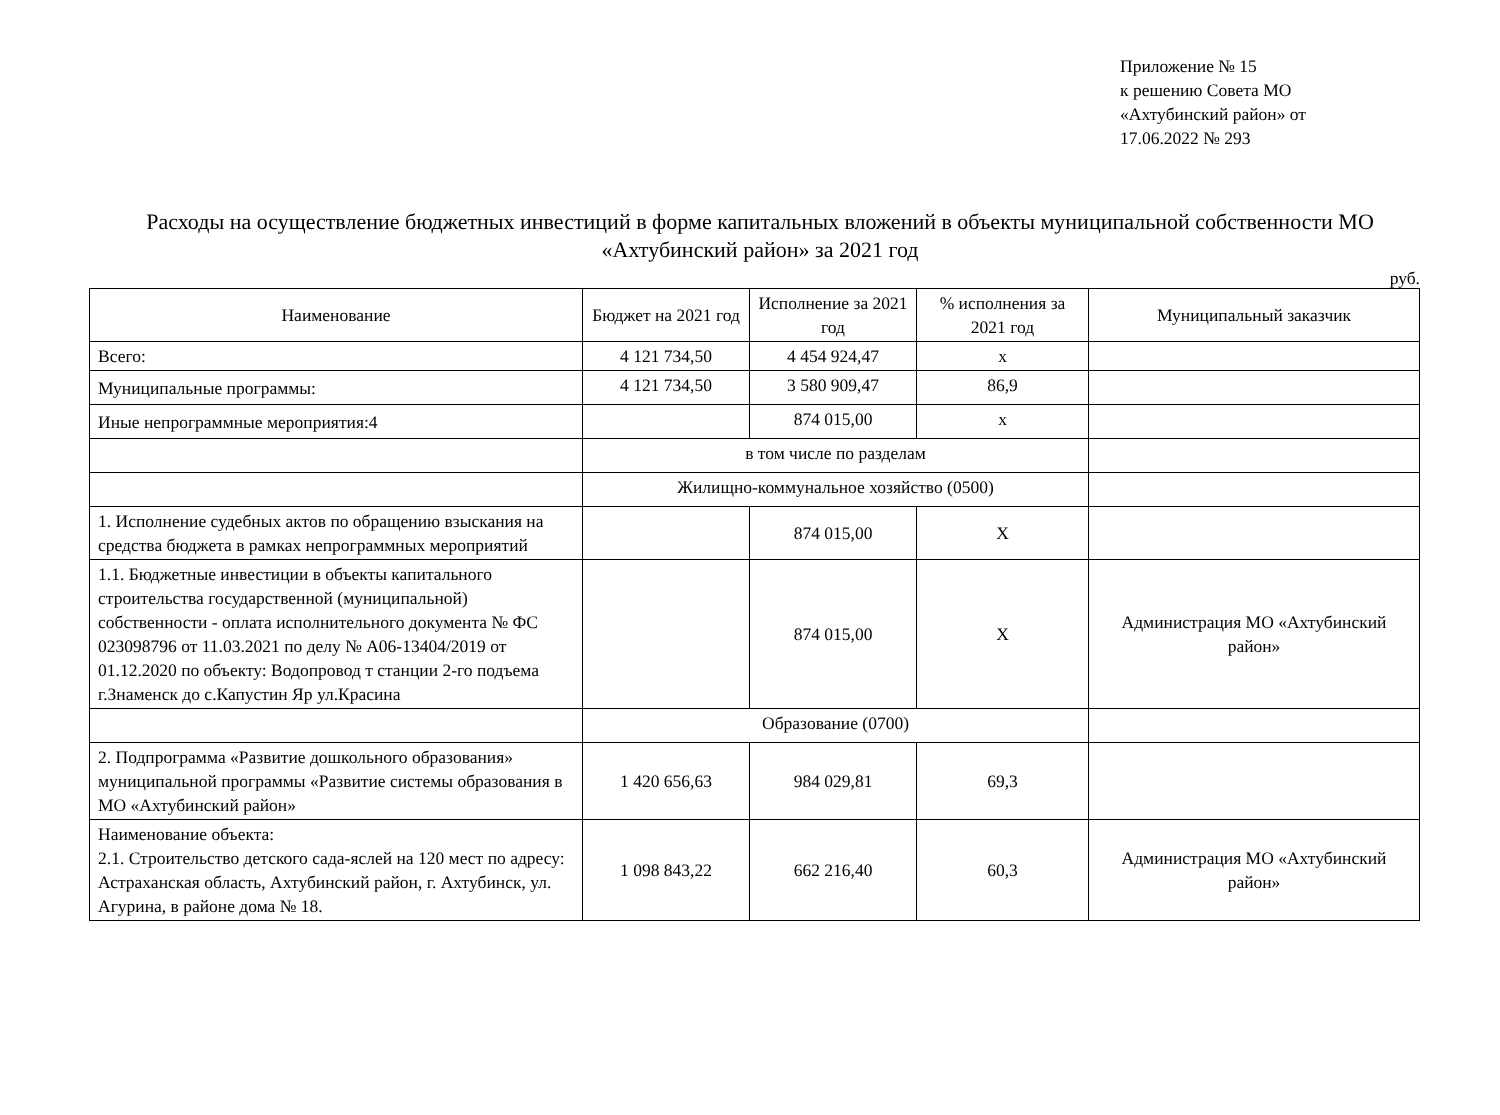Приложение № 15
к решению Совета МО
«Ахтубинский район» от
17.06.2022 № 293
Расходы на осуществление бюджетных инвестиций в форме капитальных вложений в объекты муниципальной собственности МО «Ахтубинский район» за 2021 год
руб.
| Наименование | Бюджет на 2021 год | Исполнение за 2021 год | % исполнения за 2021 год | Муниципальный заказчик |
| --- | --- | --- | --- | --- |
| Всего: | 4 121 734,50 | 4 454 924,47 | х | |
| Муниципальные программы: | 4 121 734,50 | 3 580 909,47 | 86,9 | |
| Иные непрограммные мероприятия:4 | | 874 015,00 | х | |
| | в том числе по разделам | | | |
| | Жилищно-коммунальное хозяйство (0500) | | | |
| 1. Исполнение судебных актов по обращению взыскания на средства бюджета в рамках непрограммных мероприятий | | 874 015,00 | Х | |
| 1.1. Бюджетные инвестиции в объекты капитального строительства государственной (муниципальной) собственности - оплата исполнительного документа № ФС 023098796 от 11.03.2021 по делу № А06-13404/2019 от 01.12.2020 по объекту: Водопровод т станции 2-го подъема г.Знаменск до с.Капустин Яр ул.Красина | | 874 015,00 | Х | Администрация МО «Ахтубинский район» |
| | Образование (0700) | | | |
| 2. Подпрограмма «Развитие дошкольного образования» муниципальной программы «Развитие системы образования в МО «Ахтубинский район» | 1 420 656,63 | 984 029,81 | 69,3 | |
| Наименование объекта: 2.1. Строительство детского сада-яслей на 120 мест по адресу: Астраханская область, Ахтубинский район, г. Ахтубинск, ул. Агурина, в районе дома № 18. | 1 098 843,22 | 662 216,40 | 60,3 | Администрация МО «Ахтубинский район» |